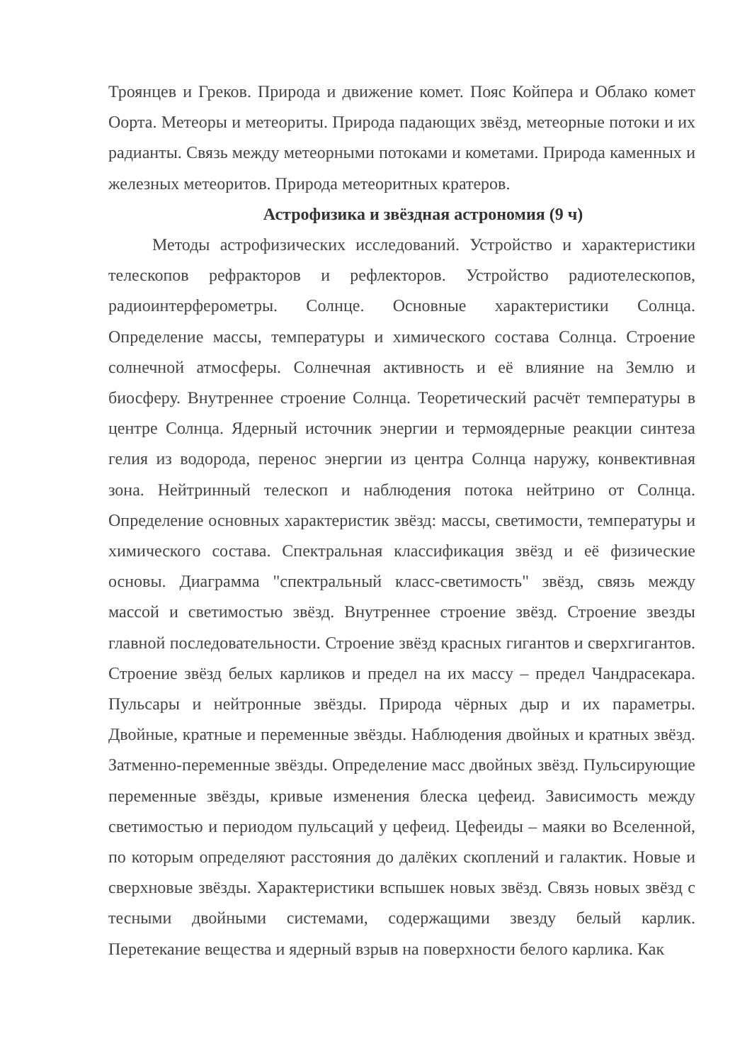Троянцев и Греков. Природа и движение комет. Пояс Койпера и Облако комет Оорта. Метеоры и метеориты. Природа падающих звёзд, метеорные потоки и их радианты. Связь между метеорными потоками и кометами. Природа каменных и железных метеоритов. Природа метеоритных кратеров.
Астрофизика и звёздная астрономия (9 ч)
Методы астрофизических исследований. Устройство и характеристики телескопов рефракторов и рефлекторов. Устройство радиотелескопов, радиоинтерферометры. Солнце. Основные характеристики Солнца. Определение массы, температуры и химического состава Солнца. Строение солнечной атмосферы. Солнечная активность и её влияние на Землю и биосферу. Внутреннее строение Солнца. Теоретический расчёт температуры в центре Солнца. Ядерный источник энергии и термоядерные реакции синтеза гелия из водорода, перенос энергии из центра Солнца наружу, конвективная зона. Нейтринный телескоп и наблюдения потока нейтрино от Солнца. Определение основных характеристик звёзд: массы, светимости, температуры и химического состава. Спектральная классификация звёзд и её физические основы. Диаграмма "спектральный класс-светимость" звёзд, связь между массой и светимостью звёзд. Внутреннее строение звёзд. Строение звезды главной последовательности. Строение звёзд красных гигантов и сверхгигантов. Строение звёзд белых карликов и предел на их массу – предел Чандрасекара. Пульсары и нейтронные звёзды. Природа чёрных дыр и их параметры. Двойные, кратные и переменные звёзды. Наблюдения двойных и кратных звёзд. Затменно-переменные звёзды. Определение масс двойных звёзд. Пульсирующие переменные звёзды, кривые изменения блеска цефеид. Зависимость между светимостью и периодом пульсаций у цефеид. Цефеиды – маяки во Вселенной, по которым определяют расстояния до далёких скоплений и галактик. Новые и сверхновые звёзды. Характеристики вспышек новых звёзд. Связь новых звёзд с тесными двойными системами, содержащими звезду белый карлик. Перетекание вещества и ядерный взрыв на поверхности белого карлика. Как